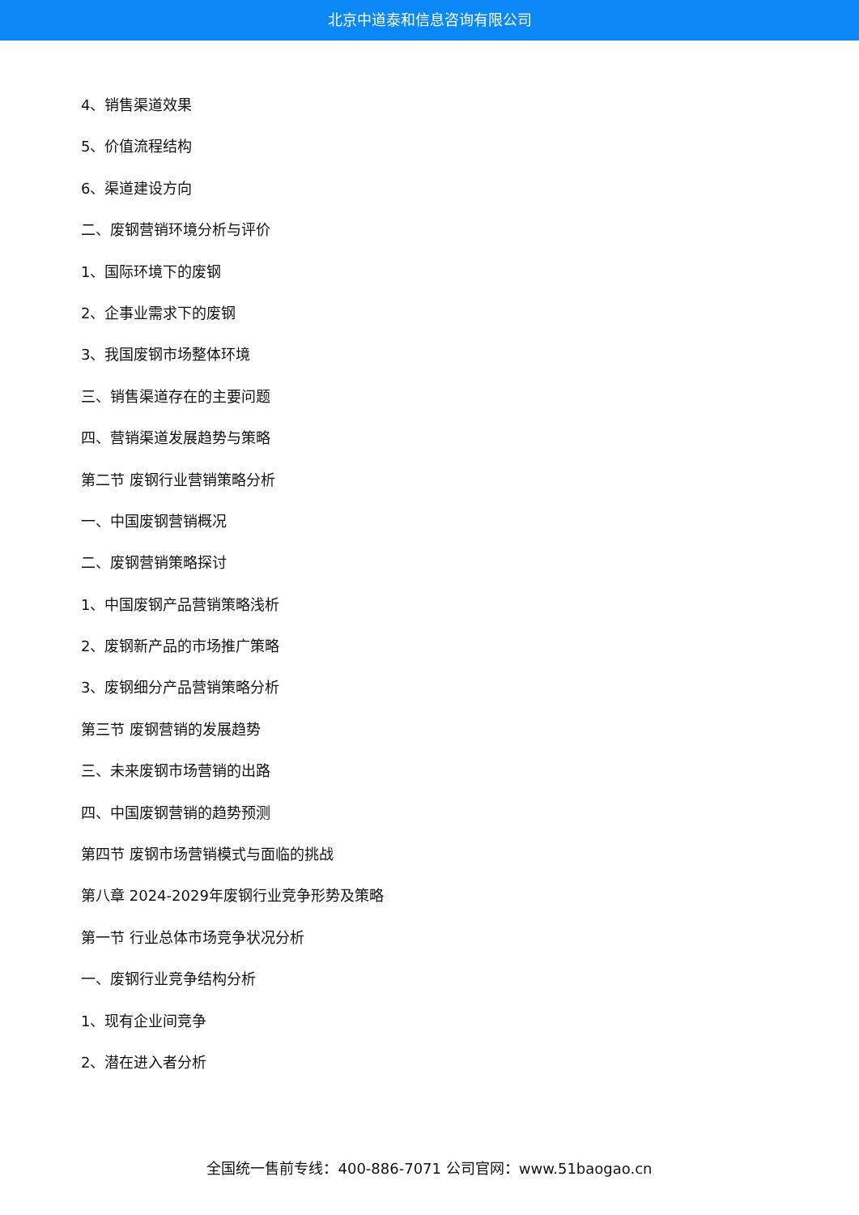北京中道泰和信息咨询有限公司
4、销售渠道效果
5、价值流程结构
6、渠道建设方向
二、废钢营销环境分析与评价
1、国际环境下的废钢
2、企事业需求下的废钢
3、我国废钢市场整体环境
三、销售渠道存在的主要问题
四、营销渠道发展趋势与策略
第二节 废钢行业营销策略分析
一、中国废钢营销概况
二、废钢营销策略探讨
1、中国废钢产品营销策略浅析
2、废钢新产品的市场推广策略
3、废钢细分产品营销策略分析
第三节 废钢营销的发展趋势
三、未来废钢市场营销的出路
四、中国废钢营销的趋势预测
第四节 废钢市场营销模式与面临的挑战
第八章 2024-2029年废钢行业竞争形势及策略
第一节 行业总体市场竞争状况分析
一、废钢行业竞争结构分析
1、现有企业间竞争
2、潜在进入者分析
全国统一售前专线：400-886-7071 公司官网：www.51baogao.cn